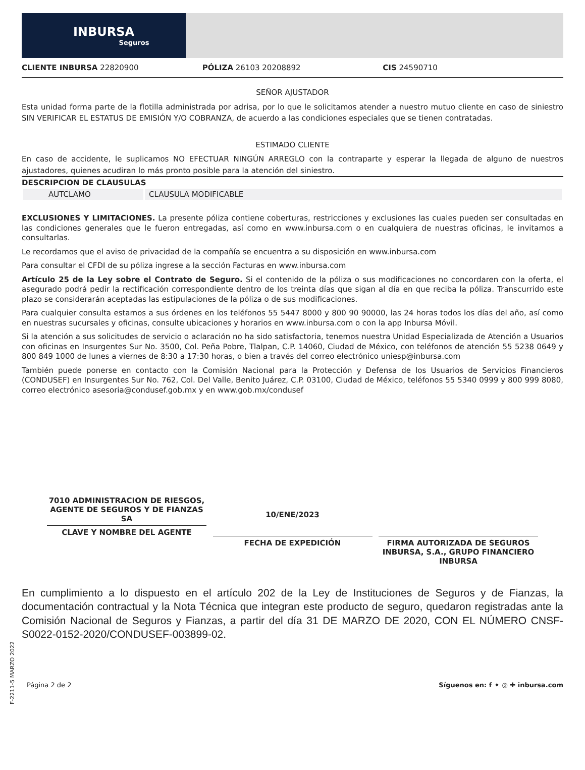F-2211-5 MARZO 2022
INBURSA
Seguros
CLIENTE INBURSA 22820900 PÓLIZA 26103 20208892 CIS 24590710
SEÑOR AJUSTADOR
Esta unidad forma parte de la flotilla administrada por adrisa, por lo que le solicitamos atender a nuestro mutuo cliente en caso de siniestro SIN VERIFICAR EL ESTATUS DE EMISIÓN Y/O COBRANZA, de acuerdo a las condiciones especiales que se tienen contratadas.
ESTIMADO CLIENTE
En caso de accidente, le suplicamos NO EFECTUAR NINGÚN ARREGLO con la contraparte y esperar la llegada de alguno de nuestros ajustadores, quienes acudiran lo más pronto posible para la atención del siniestro.
DESCRIPCION DE CLAUSULAS
| AUTCLAMO | CLAUSULA MODIFICABLE |
EXCLUSIONES Y LIMITACIONES. La presente póliza contiene coberturas, restricciones y exclusiones las cuales pueden ser consultadas en las condiciones generales que le fueron entregadas, así como en www.inbursa.com o en cualquiera de nuestras oficinas, le invitamos a consultarlas.
Le recordamos que el aviso de privacidad de la compañía se encuentra a su disposición en www.inbursa.com
Para consultar el CFDI de su póliza ingrese a la sección Facturas en www.inbursa.com
Artículo 25 de la Ley sobre el Contrato de Seguro. Si el contenido de la póliza o sus modificaciones no concordaren con la oferta, el asegurado podrá pedir la rectificación correspondiente dentro de los treinta días que sigan al día en que reciba la póliza. Transcurrido este plazo se considerarán aceptadas las estipulaciones de la póliza o de sus modificaciones.
Para cualquier consulta estamos a sus órdenes en los teléfonos 55 5447 8000 y 800 90 90000, las 24 horas todos los días del año, así como en nuestras sucursales y oficinas, consulte ubicaciones y horarios en www.inbursa.com o con la app Inbursa Móvil.
Si la atención a sus solicitudes de servicio o aclaración no ha sido satisfactoria, tenemos nuestra Unidad Especializada de Atención a Usuarios con oficinas en Insurgentes Sur No. 3500, Col. Peña Pobre, Tlalpan, C.P. 14060, Ciudad de México, con teléfonos de atención 55 5238 0649 y 800 849 1000 de lunes a viernes de 8:30 a 17:30 horas, o bien a través del correo electrónico uniesp@inbursa.com
También puede ponerse en contacto con la Comisión Nacional para la Protección y Defensa de los Usuarios de Servicios Financieros (CONDUSEF) en Insurgentes Sur No. 762, Col. Del Valle, Benito Juárez, C.P. 03100, Ciudad de México, teléfonos 55 5340 0999 y 800 999 8080, correo electrónico asesoria@condusef.gob.mx y en www.gob.mx/condusef
7010 ADMINISTRACION DE RIESGOS, AGENTE DE SEGUROS Y DE FIANZAS SA
CLAVE Y NOMBRE DEL AGENTE
10/ENE/2023
FECHA DE EXPEDICIÓN
FIRMA AUTORIZADA DE SEGUROS INBURSA, S.A., GRUPO FINANCIERO INBURSA
En cumplimiento a lo dispuesto en el artículo 202 de la Ley de Instituciones de Seguros y de Fianzas, la documentación contractual y la Nota Técnica que integran este producto de seguro, quedaron registradas ante la Comisión Nacional de Seguros y Fianzas, a partir del día 31 DE MARZO DE 2020, CON EL NÚMERO CNSF-S0022-0152-2020/CONDUSEF-003899-02.
Página 2 de 2 Síguenos en: f ✦ ◎ ✚ inbursa.com